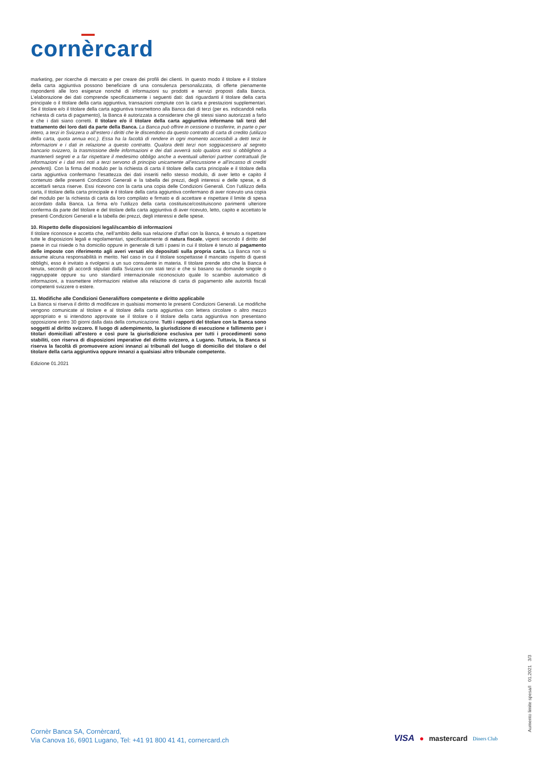cornèrcard
marketing, per ricerche di mercato e per creare dei profili dei clienti. In questo modo il titolare e il titolare della carta aggiuntiva possono beneficiare di una consulenza personalizzata, di offerte pienamente rispondenti alle loro esigenze nonché di informazioni su prodotti e servizi proposti dalla Banca. L’elaborazione dei dati comprende specificatamente i seguenti dati: dati riguardanti il titolare della carta principale o il titolare della carta aggiuntiva, transazioni compiute con la carta e prestazioni supplementari. Se il titolare e/o il titolare della carta aggiuntiva trasmettono alla Banca dati di terzi (per es. indicandoli nella richiesta di carta di pagamento), la Banca è autorizzata a considerare che gli stessi siano autorizzati a farlo e che i dati siano corretti. Il titolare e/o il titolare della carta aggiuntiva informano tali terzi del trattamento dei loro dati da parte della Banca. La Banca può offrire in cessione o trasferire, in parte o per intero, a terzi in Svizzera o all’estero i diritti che le discendono da questo contratto di carta di credito (utilizzo della carta, quota annua ecc.). Essa ha la facoltà di rendere in ogni momento accessibili a detti terzi le informazioni e i dati in relazione a questo contratto. Qualora detti terzi non soggiacessero al segreto bancario svizzero, la trasmissione delle informazioni e dei dati avverrà solo qualora essi si obblighino a mantenerli segreti e a far rispettare il medesimo obbligo anche a eventuali ulteriori partner contrattuali (le informazioni e i dati resi noti a terzi servono di principio unicamente all’escussione e all’incasso di crediti pendenti). Con la firma del modulo per la richiesta di carta il titolare della carta principale e il titolare della carta aggiuntiva confermano l’esattezza dei dati inseriti nello stesso modulo, di aver letto e capito il contenuto delle presenti Condizioni Generali e la tabella dei prezzi, degli interessi e delle spese, e di accettarli senza riserve. Essi ricevono con la carta una copia delle Condizioni Generali. Con l’utilizzo della carta, il titolare della carta principale e il titolare della carta aggiuntiva confermano di aver ricevuto una copia del modulo per la richiesta di carta da loro compilato e firmato e di accettare e rispettare il limite di spesa accordato dalla Banca. La firma e/o l’utilizzo della carta costituisce/costituiscono parimenti ulteriore conferma da parte del titolare e del titolare della carta aggiuntiva di aver ricevuto, letto, capito e accettato le presenti Condizioni Generali e la tabella dei prezzi, degli interessi e delle spese.
10. Rispetto delle disposizioni legali/scambio di informazioni
Il titolare riconosce e accetta che, nell’ambito della sua relazione d’affari con la Banca, è tenuto a rispettare tutte le disposizioni legali e regolamentari, specificatamente di natura fiscale, vigenti secondo il diritto del paese in cui risiede o ha domicilio oppure in generale di tutti i paesi in cui il titolare è tenuto al pagamento delle imposte con riferimento agli averi versati e/o depositati sulla propria carta. La Banca non si assume alcuna responsabilità in merito. Nel caso in cui il titolare sospettasse il mancato rispetto di questi obblighi, esso è invitato a rivolgersi a un suo consulente in materia. Il titolare prende atto che la Banca è tenuta, secondo gli accordi stipulati dalla Svizzera con stati terzi e che si basano su domande singole o raggruppate oppure su uno standard internazionale riconosciuto quale lo scambio automatico di informazioni, a trasmettere informazioni relative alla relazione di carta di pagamento alle autorità fiscali competenti svizzere o estere.
11. Modifiche alle Condizioni Generali/foro competente e diritto applicabile
La Banca si riserva il diritto di modificare in qualsiasi momento le presenti Condizioni Generali. Le modifiche vengono comunicate al titolare e al titolare della carta aggiuntiva con lettera circolare o altro mezzo appropriato e si intendono approvate se il titolare o il titolare della carta aggiuntiva non presentano opposizione entro 30 giorni dalla data della comunicazione. Tutti i rapporti del titolare con la Banca sono soggetti al diritto svizzero. Il luogo di adempimento, la giurisdizione di esecuzione e fallimento per i titolari domiciliati all’estero e così pure la giurisdizione esclusiva per tutti i procedimenti sono stabiliti, con riserva di disposizioni imperative del diritto svizzero, a Lugano. Tuttavia, la Banca si riserva la facoltà di promuovere azioni innanzi ai tribunali del luogo di domicilio del titolare o del titolare della carta aggiuntiva oppure innanzi a qualsiasi altro tribunale competente.
Edizione 01.2021
Aumento limite spesa/I 01.2021 3/3
Cornèr Banca SA, Cornèrcard,
Via Canova 16, 6901 Lugano, Tel: +41 91 800 41 41, cornercard.ch
VISA ● mastercard Diners Club